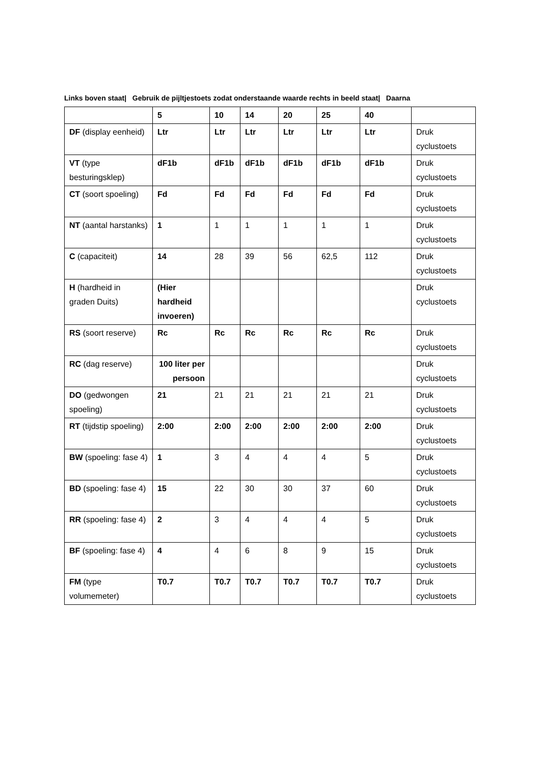Links boven staat| Gebruik de pijltjestoets zodat onderstaande waarde rechts in beeld staat| Daarna
| | 5 | 10 | 14 | 20 | 25 | 40 | |
| DF (display eenheid) | Ltr | Ltr | Ltr | Ltr | Ltr | Ltr | Druk cyclustoets |
| VT (type besturingsklep) | dF1b | dF1b | dF1b | dF1b | dF1b | dF1b | Druk cyclustoets |
| CT (soort spoeling) | Fd | Fd | Fd | Fd | Fd | Fd | Druk cyclustoets |
| NT (aantal harstanks) | 1 | 1 | 1 | 1 | 1 | 1 | Druk cyclustoets |
| C (capaciteit) | 14 | 28 | 39 | 56 | 62,5 | 112 | Druk cyclustoets |
| H (hardheid in graden Duits) | (Hier hardheid invoeren) | | | | | | Druk cyclustoets |
| RS (soort reserve) | Rc | Rc | Rc | Rc | Rc | Rc | Druk cyclustoets |
| RC (dag reserve) | 100 liter per persoon | | | | | | Druk cyclustoets |
| DO (gedwongen spoeling) | 21 | 21 | 21 | 21 | 21 | 21 | Druk cyclustoets |
| RT (tijdstip spoeling) | 2:00 | 2:00 | 2:00 | 2:00 | 2:00 | 2:00 | Druk cyclustoets |
| BW (spoeling: fase 4) | 1 | 3 | 4 | 4 | 4 | 5 | Druk cyclustoets |
| BD (spoeling: fase 4) | 15 | 22 | 30 | 30 | 37 | 60 | Druk cyclustoets |
| RR (spoeling: fase 4) | 2 | 3 | 4 | 4 | 4 | 5 | Druk cyclustoets |
| BF (spoeling: fase 4) | 4 | 4 | 6 | 8 | 9 | 15 | Druk cyclustoets |
| FM (type volumemeter) | T0.7 | T0.7 | T0.7 | T0.7 | T0.7 | T0.7 | Druk cyclustoets |